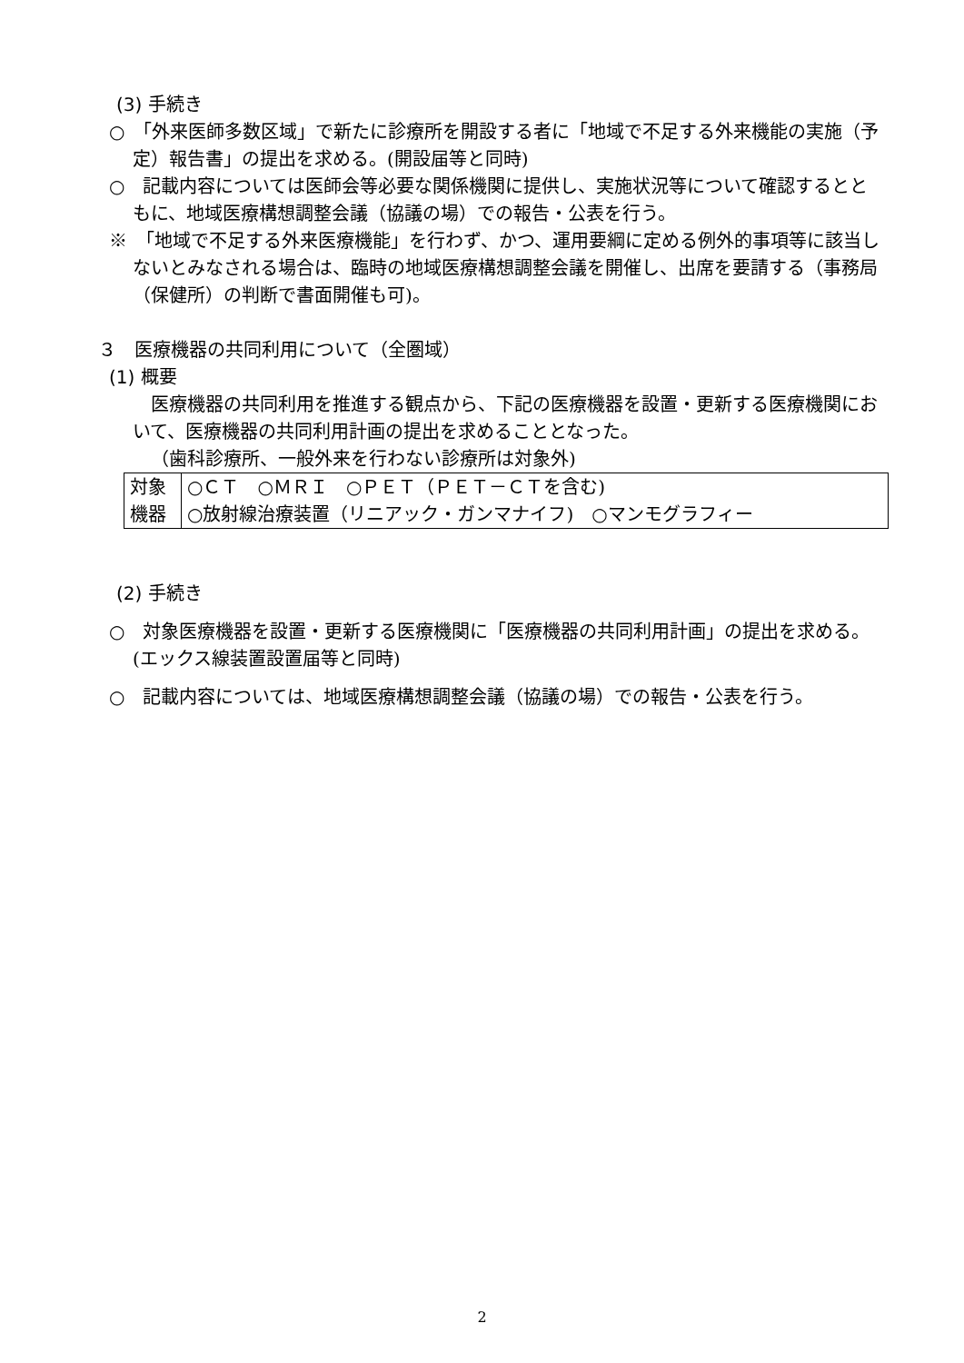(3) 手続き
○　「外来医師多数区域」で新たに診療所を開設する者に「地域で不足する外来機能の実施（予定）報告書」の提出を求める。(開設届等と同時)
○　記載内容については医師会等必要な関係機関に提供し、実施状況等について確認するとともに、地域医療構想調整会議（協議の場）での報告・公表を行う。
※　「地域で不足する外来医療機能」を行わず、かつ、運用要綱に定める例外的事項等に該当しないとみなされる場合は、臨時の地域医療構想調整会議を開催し、出席を要請する（事務局（保健所）の判断で書面開催も可)。
３　医療機器の共同利用について（全圏域）
(1) 概要
　医療機器の共同利用を推進する観点から、下記の医療機器を設置・更新する医療機関において、医療機器の共同利用計画の提出を求めることとなった。
（歯科診療所、一般外来を行わない診療所は対象外)
| 対象 機器 | ○ＣＴ ○ＭＲＩ ○ＰＥＴ（ＰＥＴ－ＣＴを含む) ○放射線治療装置（リニアック・ガンマナイフ) ○マンモグラフィー |
(2) 手続き
○　対象医療機器を設置・更新する医療機関に「医療機器の共同利用計画」の提出を求める。(エックス線装置設置届等と同時)
○　記載内容については、地域医療構想調整会議（協議の場）での報告・公表を行う。
2